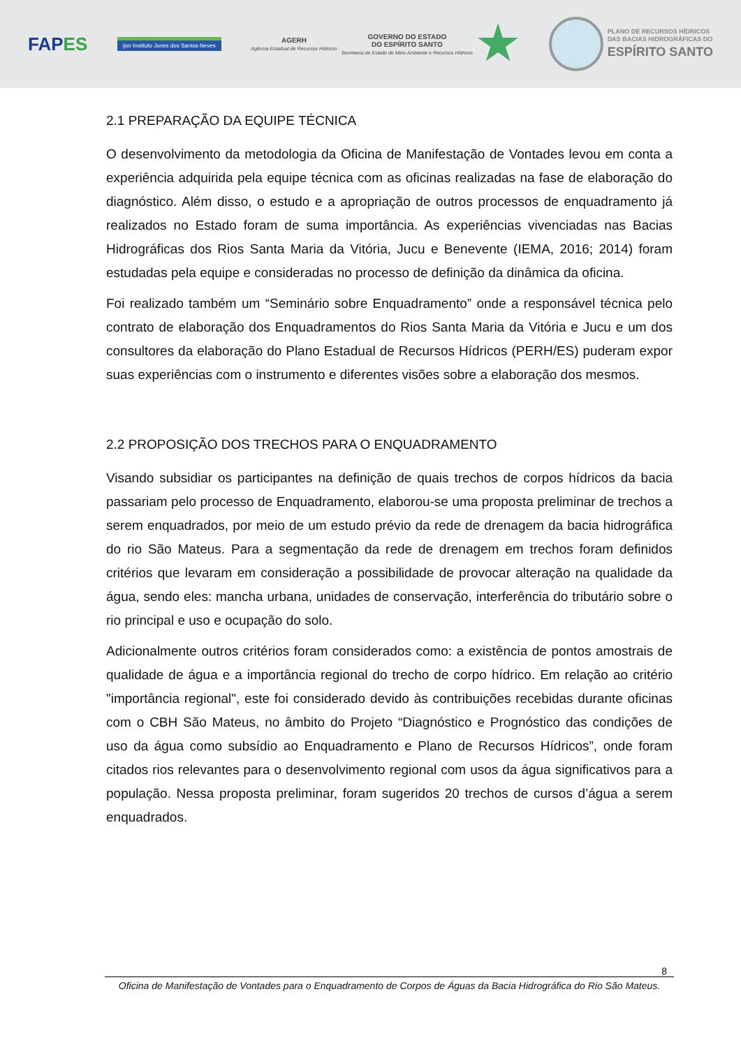FAPES
ijsn Instituto Jones dos Santos Neves
AGERH
Agência Estadual de Recursos Hídricos
GOVERNO DO ESTADO
DO ESPÍRITO SANTO
Secretaria de Estado de Meio Ambiente e Recursos Hídricos
PLANO DE RECURSOS HÍDRICOS
DAS BACIAS HIDROGRÁFICAS DO
ESPÍRITO SANTO
2.1 PREPARAÇÃO DA EQUIPE TÉCNICA
O desenvolvimento da metodologia da Oficina de Manifestação de Vontades levou em conta a experiência adquirida pela equipe técnica com as oficinas realizadas na fase de elaboração do diagnóstico. Além disso, o estudo e a apropriação de outros processos de enquadramento já realizados no Estado foram de suma importância. As experiências vivenciadas nas Bacias Hidrográficas dos Rios Santa Maria da Vitória, Jucu e Benevente (IEMA, 2016; 2014) foram estudadas pela equipe e consideradas no processo de definição da dinâmica da oficina.
Foi realizado também um “Seminário sobre Enquadramento” onde a responsável técnica pelo contrato de elaboração dos Enquadramentos do Rios Santa Maria da Vitória e Jucu e um dos consultores da elaboração do Plano Estadual de Recursos Hídricos (PERH/ES) puderam expor suas experiências com o instrumento e diferentes visões sobre a elaboração dos mesmos.
2.2 PROPOSIÇÃO DOS TRECHOS PARA O ENQUADRAMENTO
Visando subsidiar os participantes na definição de quais trechos de corpos hídricos da bacia passariam pelo processo de Enquadramento, elaborou-se uma proposta preliminar de trechos a serem enquadrados, por meio de um estudo prévio da rede de drenagem da bacia hidrográfica do rio São Mateus. Para a segmentação da rede de drenagem em trechos foram definidos critérios que levaram em consideração a possibilidade de provocar alteração na qualidade da água, sendo eles: mancha urbana, unidades de conservação, interferência do tributário sobre o rio principal e uso e ocupação do solo.
Adicionalmente outros critérios foram considerados como: a existência de pontos amostrais de qualidade de água e a importância regional do trecho de corpo hídrico. Em relação ao critério "importância regional", este foi considerado devido às contribuições recebidas durante oficinas com o CBH São Mateus, no âmbito do Projeto “Diagnóstico e Prognóstico das condições de uso da água como subsídio ao Enquadramento e Plano de Recursos Hídricos”, onde foram citados rios relevantes para o desenvolvimento regional com usos da água significativos para a população. Nessa proposta preliminar, foram sugeridos 20 trechos de cursos d’água a serem enquadrados.
8
Oficina de Manifestação de Vontades para o Enquadramento de Corpos de Águas da Bacia Hidrográfica do Rio São Mateus.